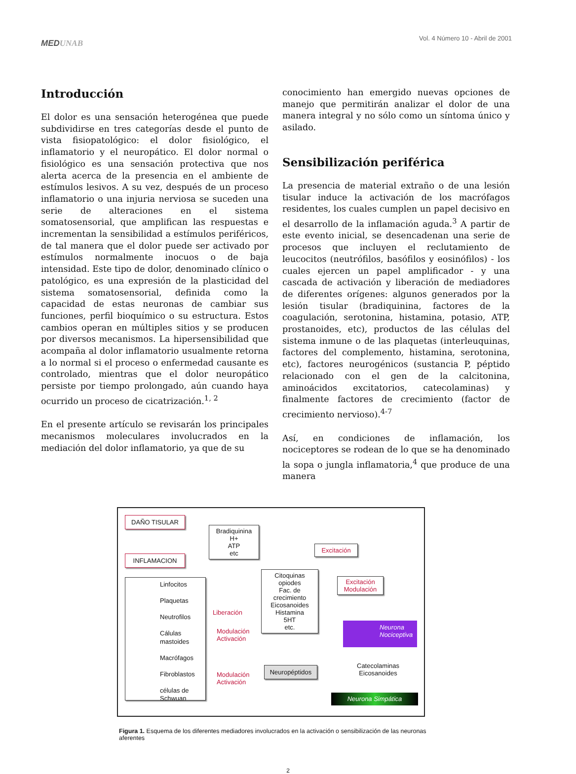MEDUNAB
Vol. 4 Número 10 - Abril de 2001
Introducción
El dolor es una sensación heterogénea que puede subdividirse en tres categorías desde el punto de vista fisiopatológico: el dolor fisiológico, el inflamatorio y el neuropático. El dolor normal o fisiológico es una sensación protectiva que nos alerta acerca de la presencia en el ambiente de estímulos lesivos. A su vez, después de un proceso inflamatorio o una injuria nerviosa se suceden una serie de alteraciones en el sistema somatosensorial, que amplifican las respuestas e incrementan la sensibilidad a estímulos periféricos, de tal manera que el dolor puede ser activado por estímulos normalmente inocuos o de baja intensidad. Este tipo de dolor, denominado clínico o patológico, es una expresión de la plasticidad del sistema somatosensorial, definida como la capacidad de estas neuronas de cambiar sus funciones, perfil bioquímico o su estructura. Estos cambios operan en múltiples sitios y se producen por diversos mecanismos. La hipersensibilidad que acompaña al dolor inflamatorio usualmente retorna a lo normal si el proceso o enfermedad causante es controlado, mientras que el dolor neuropático persiste por tiempo prolongado, aún cuando haya ocurrido un proceso de cicatrización.<sup>1, 2</sup>
En el presente artículo se revisarán los principales mecanismos moleculares involucrados en la mediación del dolor inflamatorio, ya que de su
conocimiento han emergido nuevas opciones de manejo que permitirán analizar el dolor de una manera integral y no sólo como un síntoma único y asilado.
Sensibilización periférica
La presencia de material extraño o de una lesión tisular induce la activación de los macrófagos residentes, los cuales cumplen un papel decisivo en el desarrollo de la inflamación aguda.<sup>3</sup> A partir de este evento inicial, se desencadenan una serie de procesos que incluyen el reclutamiento de leucocitos (neutrófilos, basófilos y eosinófilos) - los cuales ejercen un papel amplificador - y una cascada de activación y liberación de mediadores de diferentes orígenes: algunos generados por la lesión tisular (bradiquinina, factores de la coagulación, serotonina, histamina, potasio, ATP, prostanoides, etc), productos de las células del sistema inmune o de las plaquetas (interleuquinas, factores del complemento, histamina, serotonina, etc), factores neurogénicos (sustancia P, péptido relacionado con el gen de la calcitonina, aminoácidos excitatorios, catecolaminas) y finalmente factores de crecimiento (factor de crecimiento nervioso).<sup>4-7</sup>
Así, en condiciones de inflamación, los nociceptores se rodean de lo que se ha denominado la sopa o jungla inflamatoria,<sup>4</sup> que produce de una manera
DAÑO TISULAR
INFLAMACION
Bradiquinina
H+
ATP
etc
Excitación
Citoquinas
opiodes
Fac. de
crecimiento
Eicosanoides
Histamina
5HT
etc.
Excitación
Modulación
Linfocitos
Plaquetas
Neutrofilos
Cálulas mastoides
Macrófagos
Fibroblastos
células de Schwuan
Liberación
Modulación
Activación
Neuropéptidos
Modulación
Activación
Neurona Nociceptiva
Catecolaminas
Eicosanoides
Neurona Simpática
Figura 1. Esquema de los diferentes mediadores involucrados en la activación o sensibilización de las neuronas aferentes
2